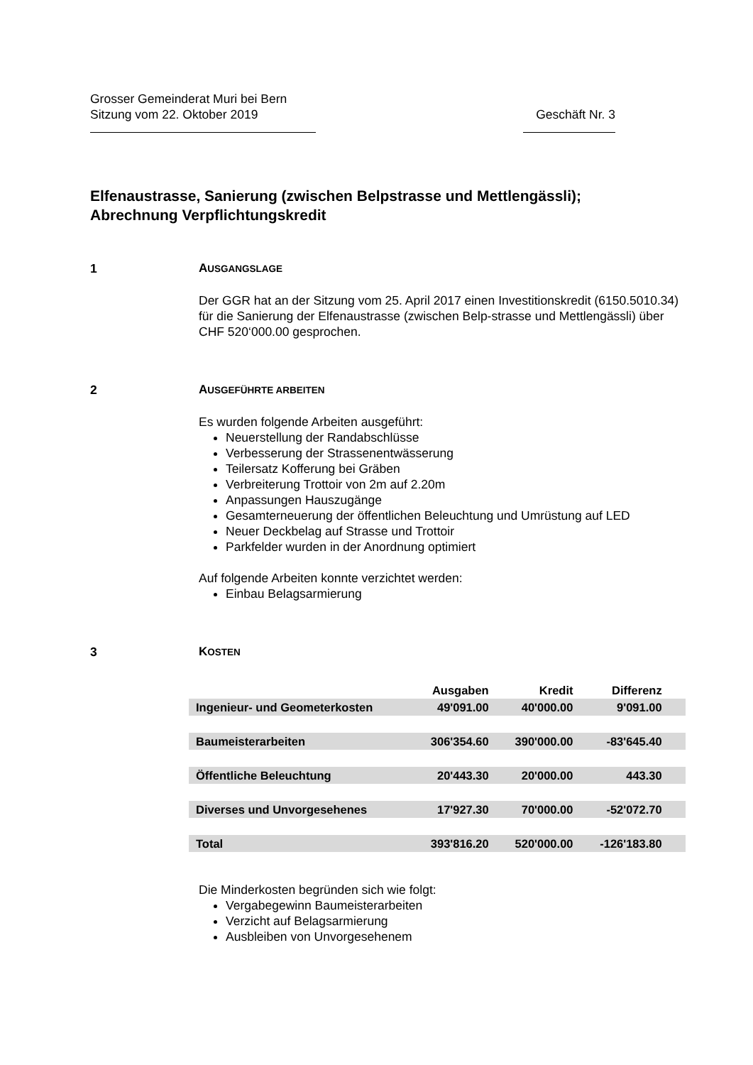Grosser Gemeinderat Muri bei Bern
Sitzung vom 22. Oktober 2019 Geschäft Nr. 3
Elfenaustrasse, Sanierung (zwischen Belpstrasse und Mettlengässli);
Abrechnung Verpflichtungskredit
1 AUSGANGSLAGE
Der GGR hat an der Sitzung vom 25. April 2017 einen Investitionskredit (6150.5010.34) für die Sanierung der Elfenaustrasse (zwischen Belp-strasse und Mettlengässli) über CHF 520‘000.00 gesprochen.
2 AUSGEFÜHRTE ARBEITEN
Es wurden folgende Arbeiten ausgeführt:
Neuerstellung der Randabschlüsse
Verbesserung der Strassenentwässerung
Teilersatz Kofferung bei Gräben
Verbreiterung Trottoir von 2m auf 2.20m
Anpassungen Hauszugänge
Gesamterneuerung der öffentlichen Beleuchtung und Umrüstung auf LED
Neuer Deckbelag auf Strasse und Trottoir
Parkfelder wurden in der Anordnung optimiert
Auf folgende Arbeiten konnte verzichtet werden:
Einbau Belagsarmierung
3 KOSTEN
| | Ausgaben | Kredit | Differenz | |
| --- | --- | --- | --- | --- |
| Ingenieur- und Geometerkosten | 49'091.00 | 40'000.00 | 9'091.00 | |
| Baumeisterarbeiten | 306'354.60 | 390'000.00 | -83'645.40 | |
| Öffentliche Beleuchtung | 20'443.30 | 20'000.00 | 443.30 | |
| Diverses und Unvorgesehenes | 17'927.30 | 70'000.00 | -52'072.70 | |
| Total | 393'816.20 | 520'000.00 | -126'183.80 | |
Die Minderkosten begründen sich wie folgt:
Vergabegewinn Baumeisterarbeiten
Verzicht auf Belagsarmierung
Ausbleiben von Unvorgesehenem